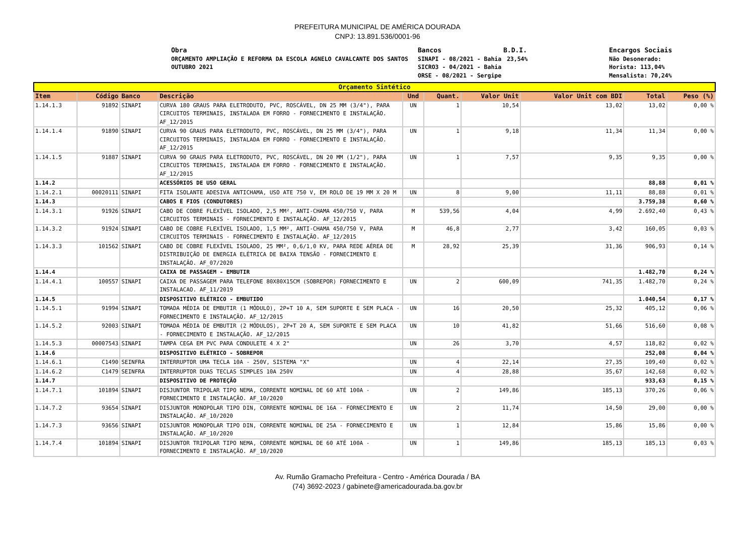PREFEITURA MUNICIPAL DE AMÉRICA DOURADA
CNPJ: 13.891.536/0001-96
Obra
ORÇAMENTO AMPLIAÇÃO E REFORMA DA ESCOLA AGNELO CAVALCANTE DOS SANTOS OUTUBRO 2021
Bancos
SINAPI - 08/2021 - Bahia
SICRO3 - 04/2021 - Bahia
ORSE - 08/2021 - Sergipe
B.D.I.
23,54%
Encargos Sociais
Não Desonerado:
Horista: 113,04%
Mensalista: 70,24%
| Orçamento Sintético | | | | | | | | | |
| --- | --- | --- | --- | --- | --- | --- | --- | --- | --- |
| Item | Código | Banco | Descrição | Und | Quant. | Valor Unit | Valor Unit com BDI | Total | Peso (%) |
| 1.14.1.3 | 91892 | SINAPI | CURVA 180 GRAUS PARA ELETRODUTO, PVC, ROSCÁVEL, DN 25 MM (3/4"), PARA CIRCUITOS TERMINAIS, INSTALADA EM FORRO - FORNECIMENTO E INSTALAÇÃO. AF_12/2015 | UN | 1 | 10,54 | 13,02 | 13,02 | 0,00 % |
| 1.14.1.4 | 91890 | SINAPI | CURVA 90 GRAUS PARA ELETRODUTO, PVC, ROSCÁVEL, DN 25 MM (3/4"), PARA CIRCUITOS TERMINAIS, INSTALADA EM FORRO - FORNECIMENTO E INSTALAÇÃO. AF_12/2015 | UN | 1 | 9,18 | 11,34 | 11,34 | 0,00 % |
| 1.14.1.5 | 91887 | SINAPI | CURVA 90 GRAUS PARA ELETRODUTO, PVC, ROSCÁVEL, DN 20 MM (1/2"), PARA CIRCUITOS TERMINAIS, INSTALADA EM FORRO - FORNECIMENTO E INSTALAÇÃO. AF_12/2015 | UN | 1 | 7,57 | 9,35 | 9,35 | 0,00 % |
| 1.14.2 | | | ACESSÓRIOS DE USO GERAL | | | | | 88,88 | 0,01 % |
| 1.14.2.1 | 00020111 | SINAPI | FITA ISOLANTE ADESIVA ANTICHAMA, USO ATE 750 V, EM ROLO DE 19 MM X 20 M | UN | 8 | 9,00 | 11,11 | 88,88 | 0,01 % |
| 1.14.3 | | | CABOS E FIOS (CONDUTORES) | | | | | 3.759,38 | 0,60 % |
| 1.14.3.1 | 91926 | SINAPI | CABO DE COBRE FLEXÍVEL ISOLADO, 2,5 MM², ANTI-CHAMA 450/750 V, PARA CIRCUITOS TERMINAIS - FORNECIMENTO E INSTALAÇÃO. AF_12/2015 | M | 539,56 | 4,04 | 4,99 | 2.692,40 | 0,43 % |
| 1.14.3.2 | 91924 | SINAPI | CABO DE COBRE FLEXÍVEL ISOLADO, 1,5 MM², ANTI-CHAMA 450/750 V, PARA CIRCUITOS TERMINAIS - FORNECIMENTO E INSTALAÇÃO. AF_12/2015 | M | 46,8 | 2,77 | 3,42 | 160,05 | 0,03 % |
| 1.14.3.3 | 101562 | SINAPI | CABO DE COBRE FLEXÍVEL ISOLADO, 25 MM², 0,6/1,0 KV, PARA REDE AÉREA DE DISTRIBUIÇÃO DE ENERGIA ELÉTRICA DE BAIXA TENSÃO - FORNECIMENTO E INSTALAÇÃO. AF_07/2020 | M | 28,92 | 25,39 | 31,36 | 906,93 | 0,14 % |
| 1.14.4 | | | CAIXA DE PASSAGEM - EMBUTIR | | | | | 1.482,70 | 0,24 % |
| 1.14.4.1 | 100557 | SINAPI | CAIXA DE PASSAGEM PARA TELEFONE 80X80X15CM (SOBREPOR) FORNECIMENTO E INSTALACAO. AF_11/2019 | UN | 2 | 600,09 | 741,35 | 1.482,70 | 0,24 % |
| 1.14.5 | | | DISPOSITIVO ELÉTRICO - EMBUTIDO | | | | | 1.040,54 | 0,17 % |
| 1.14.5.1 | 91994 | SINAPI | TOMADA MÉDIA DE EMBUTIR (1 MÓDULO), 2P+T 10 A, SEM SUPORTE E SEM PLACA - FORNECIMENTO E INSTALAÇÃO. AF_12/2015 | UN | 16 | 20,50 | 25,32 | 405,12 | 0,06 % |
| 1.14.5.2 | 92003 | SINAPI | TOMADA MÉDIA DE EMBUTIR (2 MÓDULOS), 2P+T 20 A, SEM SUPORTE E SEM PLACA - FORNECIMENTO E INSTALAÇÃO. AF_12/2015 | UN | 10 | 41,82 | 51,66 | 516,60 | 0,08 % |
| 1.14.5.3 | 00007543 | SINAPI | TAMPA CEGA EM PVC PARA CONDULETE 4 X 2" | UN | 26 | 3,70 | 4,57 | 118,82 | 0,02 % |
| 1.14.6 | | | DISPOSITIVO ELÉTRICO - SOBREPOR | | | | | 252,08 | 0,04 % |
| 1.14.6.1 | C1490 | SEINFRA | INTERRUPTOR UMA TECLA 10A - 250V, SISTEMA "X" | UN | 4 | 22,14 | 27,35 | 109,40 | 0,02 % |
| 1.14.6.2 | C1479 | SEINFRA | INTERRUPTOR DUAS TECLAS SIMPLES 10A 250V | UN | 4 | 28,88 | 35,67 | 142,68 | 0,02 % |
| 1.14.7 | | | DISPOSITIVO DE PROTEÇÃO | | | | | 933,63 | 0,15 % |
| 1.14.7.1 | 101894 | SINAPI | DISJUNTOR TRIPOLAR TIPO NEMA, CORRENTE NOMINAL DE 60 ATÉ 100A - FORNECIMENTO E INSTALAÇÃO. AF_10/2020 | UN | 2 | 149,86 | 185,13 | 370,26 | 0,06 % |
| 1.14.7.2 | 93654 | SINAPI | DISJUNTOR MONOPOLAR TIPO DIN, CORRENTE NOMINAL DE 16A - FORNECIMENTO E INSTALAÇÃO. AF_10/2020 | UN | 2 | 11,74 | 14,50 | 29,00 | 0,00 % |
| 1.14.7.3 | 93656 | SINAPI | DISJUNTOR MONOPOLAR TIPO DIN, CORRENTE NOMINAL DE 25A - FORNECIMENTO E INSTALAÇÃO. AF_10/2020 | UN | 1 | 12,84 | 15,86 | 15,86 | 0,00 % |
| 1.14.7.4 | 101894 | SINAPI | DISJUNTOR TRIPOLAR TIPO NEMA, CORRENTE NOMINAL DE 60 ATÉ 100A - FORNECIMENTO E INSTALAÇÃO. AF_10/2020 | UN | 1 | 149,86 | 185,13 | 185,13 | 0,03 % |
Av. Rumão Gramacho Prefeitura - Centro - América Dourada / BA
(74) 3692-2023 / gabinete@americadourada.ba.gov.br